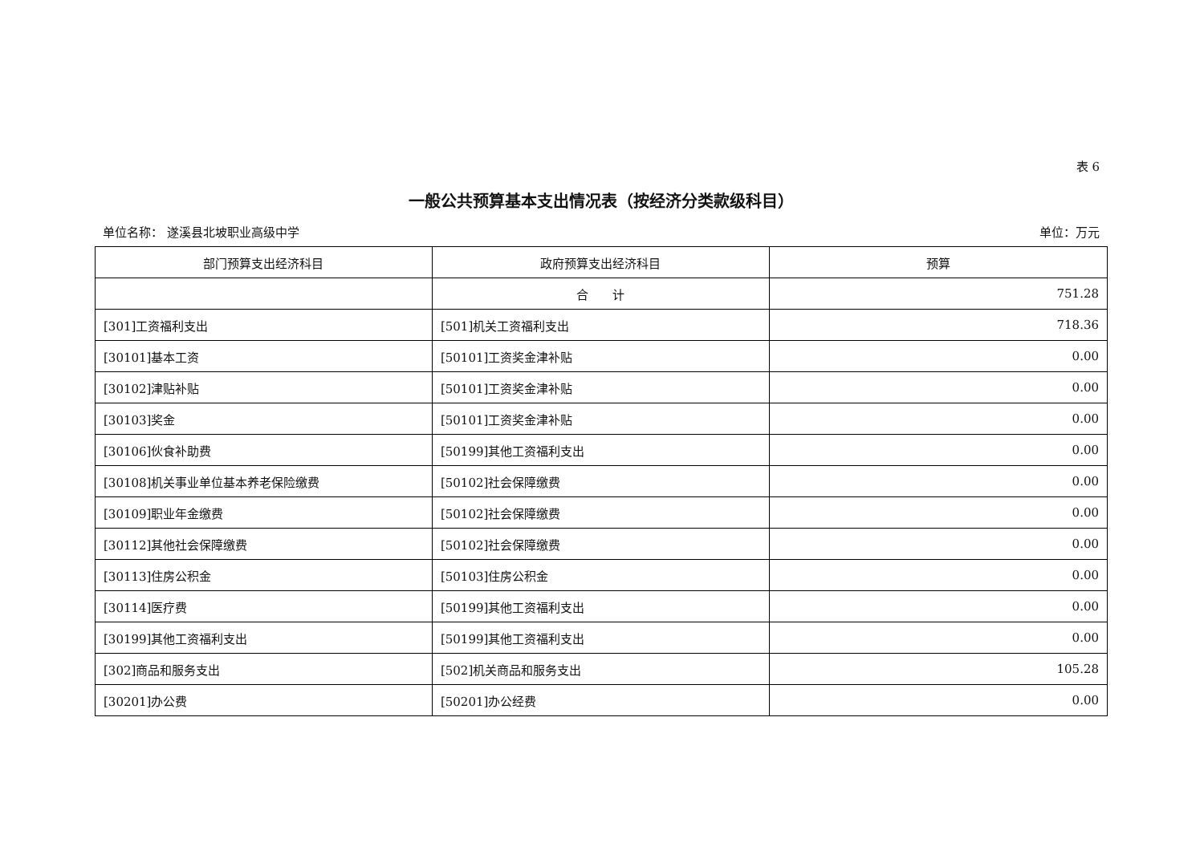表 6
一般公共预算基本支出情况表（按经济分类款级科目）
单位名称： 遂溪县北坡职业高级中学 单位：万元
| 部门预算支出经济科目 | 政府预算支出经济科目 | 预算 |
| --- | --- | --- |
| | 合 计 | 751.28 |
| [301]工资福利支出 | [501]机关工资福利支出 | 718.36 |
| [30101]基本工资 | [50101]工资奖金津补贴 | 0.00 |
| [30102]津贴补贴 | [50101]工资奖金津补贴 | 0.00 |
| [30103]奖金 | [50101]工资奖金津补贴 | 0.00 |
| [30106]伙食补助费 | [50199]其他工资福利支出 | 0.00 |
| [30108]机关事业单位基本养老保险缴费 | [50102]社会保障缴费 | 0.00 |
| [30109]职业年金缴费 | [50102]社会保障缴费 | 0.00 |
| [30112]其他社会保障缴费 | [50102]社会保障缴费 | 0.00 |
| [30113]住房公积金 | [50103]住房公积金 | 0.00 |
| [30114]医疗费 | [50199]其他工资福利支出 | 0.00 |
| [30199]其他工资福利支出 | [50199]其他工资福利支出 | 0.00 |
| [302]商品和服务支出 | [502]机关商品和服务支出 | 105.28 |
| [30201]办公费 | [50201]办公经费 | 0.00 |